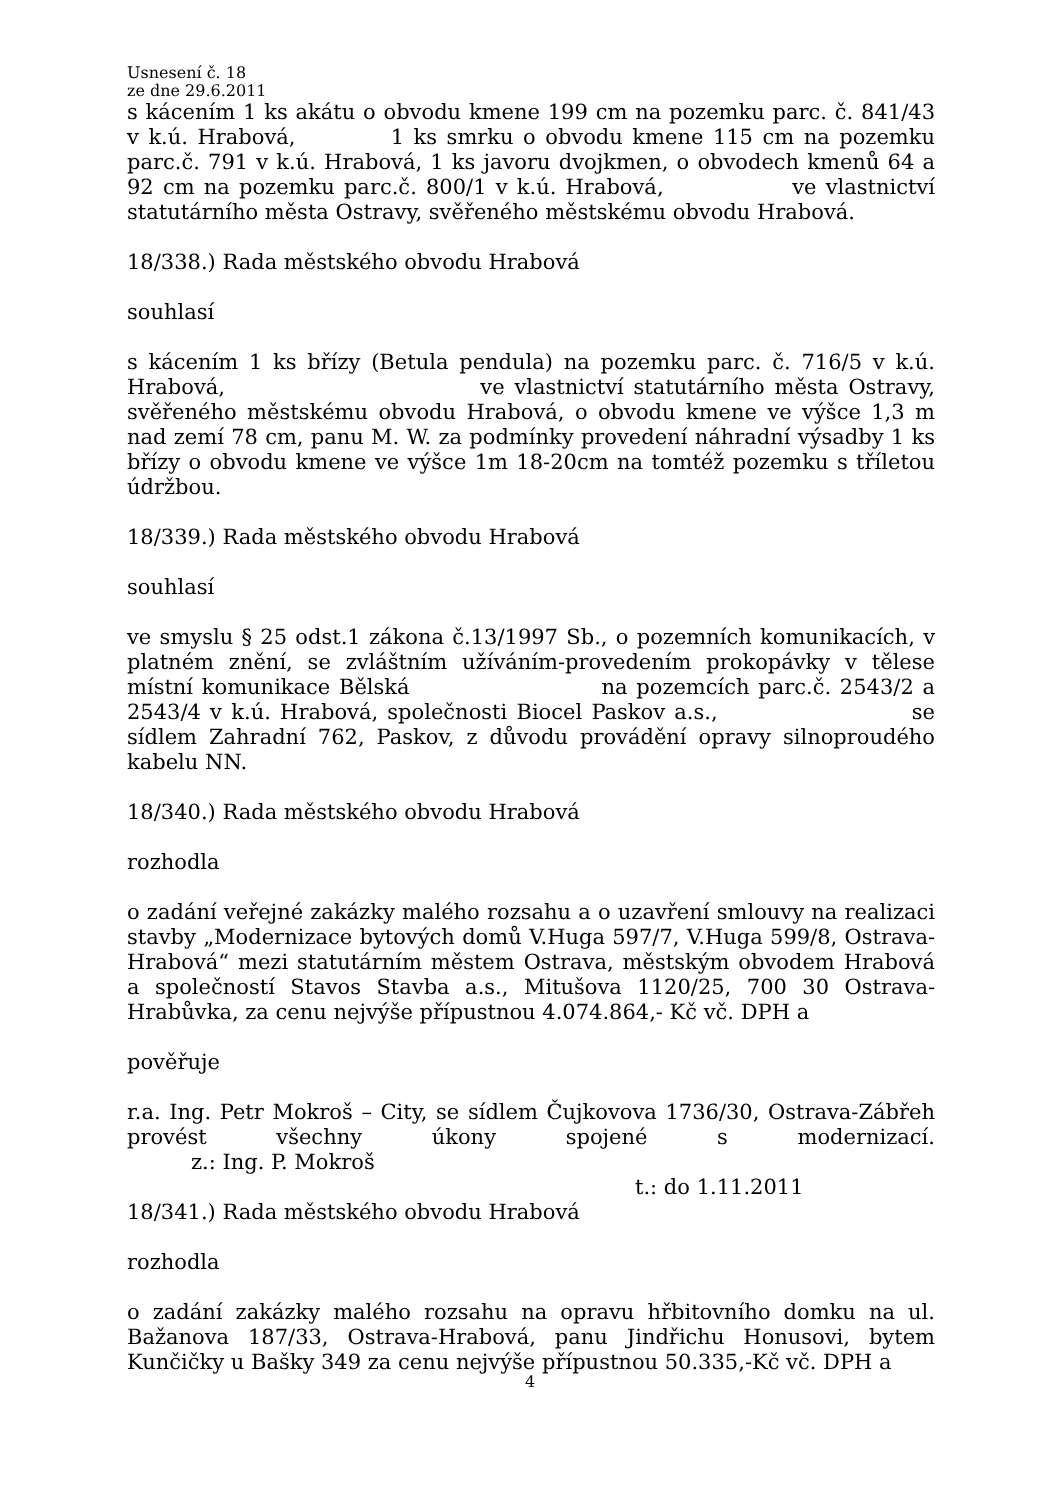Usnesení č. 18
ze dne 29.6.2011
s kácením 1 ks akátu o obvodu kmene 199 cm na pozemku parc. č. 841/43 v k.ú. Hrabová, 1 ks smrku o obvodu kmene 115 cm na pozemku parc.č. 791 v k.ú. Hrabová, 1 ks javoru dvojkmen, o obvodech kmenů 64 a 92 cm na pozemku parc.č. 800/1 v k.ú. Hrabová, ve vlastnictví statutárního města Ostravy, svěřeného městskému obvodu Hrabová.
18/338.) Rada městského obvodu Hrabová
souhlasí
s kácením 1 ks břízy (Betula pendula) na pozemku parc. č. 716/5 v k.ú. Hrabová, ve vlastnictví statutárního města Ostravy, svěřeného městskému obvodu Hrabová, o obvodu kmene ve výšce 1,3 m nad zemí 78 cm, panu M. W. za podmínky provedení náhradní výsadby 1 ks břízy o obvodu kmene ve výšce 1m 18-20cm na tomtéž pozemku s tříletou údržbou.
18/339.) Rada městského obvodu Hrabová
souhlasí
ve smyslu § 25 odst.1 zákona č.13/1997 Sb., o pozemních komunikacích, v platném znění, se zvláštním užíváním-provedením prokopávky v tělese místní komunikace Bělská na pozemcích parc.č. 2543/2 a 2543/4 v k.ú. Hrabová, společnosti Biocel Paskov a.s., se sídlem Zahradní 762, Paskov, z důvodu provádění opravy silnoproudého kabelu NN.
18/340.) Rada městského obvodu Hrabová
rozhodla
o zadání veřejné zakázky malého rozsahu a o uzavření smlouvy na realizaci stavby „Modernizace bytových domů V.Huga 597/7, V.Huga 599/8, Ostrava-Hrabová“ mezi statutárním městem Ostrava, městským obvodem Hrabová a společností Stavos Stavba a.s., Mitušova 1120/25, 700 30 Ostrava-Hrabůvka, za cenu nejvýše přípustnou 4.074.864,- Kč vč. DPH a
pověřuje
r.a. Ing. Petr Mokroš – City, se sídlem Čujkovova 1736/30, Ostrava-Zábřeh provést všechny úkony spojené s modernizací.
z.: Ing. P. Mokroš
t.: do 1.11.2011
18/341.) Rada městského obvodu Hrabová
rozhodla
o zadání zakázky malého rozsahu na opravu hřbitovního domku na ul. Bažanova 187/33, Ostrava-Hrabová, panu Jindřichu Honusovi, bytem Kunčičky u Bašky 349 za cenu nejvýše přípustnou 50.335,-Kč vč. DPH a
4